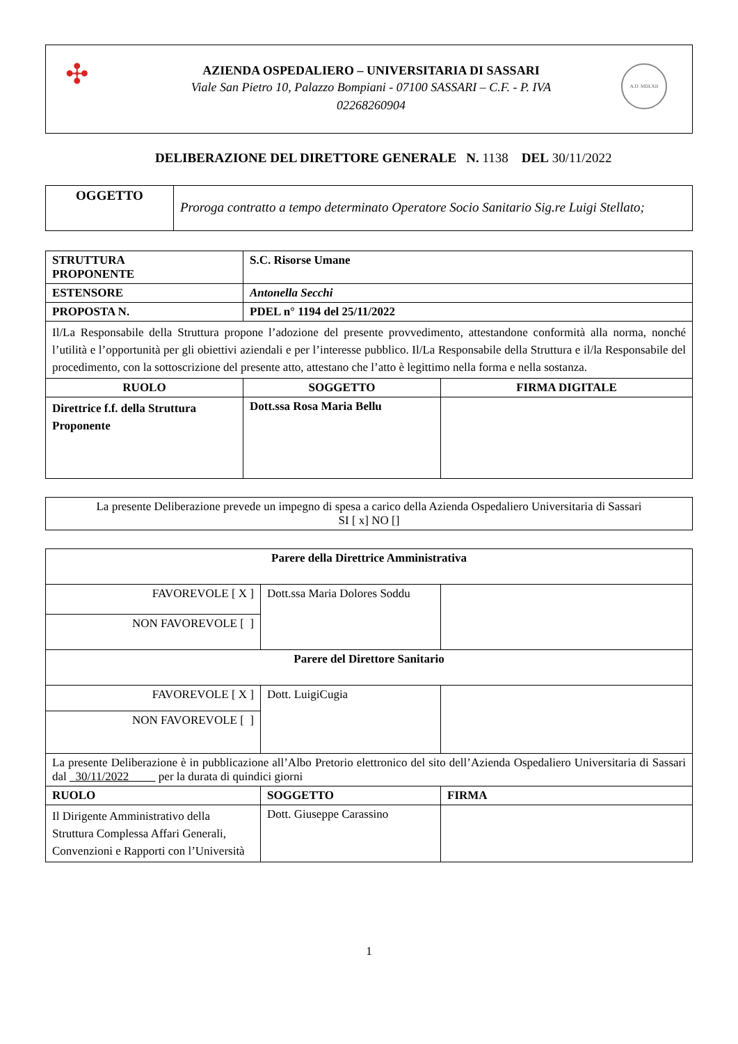✣
AZIENDA OSPEDALIERO – UNIVERSITARIA DI SASSARI
Viale San Pietro 10, Palazzo Bompiani - 07100 SASSARI – C.F. - P. IVA
02268260904
A.D. MDLXII
DELIBERAZIONE DEL DIRETTORE GENERALE N. 1138 DEL 30/11/2022
| OGGETTO | Proroga contratto a tempo determinato Operatore Socio Sanitario Sig.re Luigi Stellato; |
| STRUTTURA PROPONENTE | S.C. Risorse Umane | |
| ESTENSORE | Antonella Secchi | |
| PROPOSTA N. | PDEL n° 1194 del 25/11/2022 | |
| Il/La Responsabile della Struttura propone l’adozione del presente provvedimento, attestandone conformità alla norma, nonché l’utilità e l’opportunità per gli obiettivi aziendali e per l’interesse pubblico. Il/La Responsabile della Struttura e il/la Responsabile del procedimento, con la sottoscrizione del presente atto, attestano che l’atto è legittimo nella forma e nella sostanza. | | |
| RUOLO | SOGGETTO | FIRMA DIGITALE |
| Direttrice f.f. della Struttura Proponente | Dott.ssa Rosa Maria Bellu | |
| La presente Deliberazione prevede un impegno di spesa a carico della Azienda Ospedaliero Universitaria di Sassari SI [ x] NO [] |
| Parere della Direttrice Amministrativa | | |
| FAVOREVOLE [ X ] | Dott.ssa Maria Dolores Soddu | |
| NON FAVOREVOLE [ ] | | |
| Parere del Direttore Sanitario | | |
| FAVOREVOLE [ X ] | Dott. LuigiCugia | |
| NON FAVOREVOLE [ ] | | |
| La presente Deliberazione è in pubblicazione all’Albo Pretorio elettronico del sito dell’Azienda Ospedaliero Universitaria di Sassari dal 30/11/2022 per la durata di quindici giorni | | |
| RUOLO | SOGGETTO | FIRMA |
| Il Dirigente Amministrativo della Struttura Complessa Affari Generali, Convenzioni e Rapporti con l’Università | Dott. Giuseppe Carassino | |
1